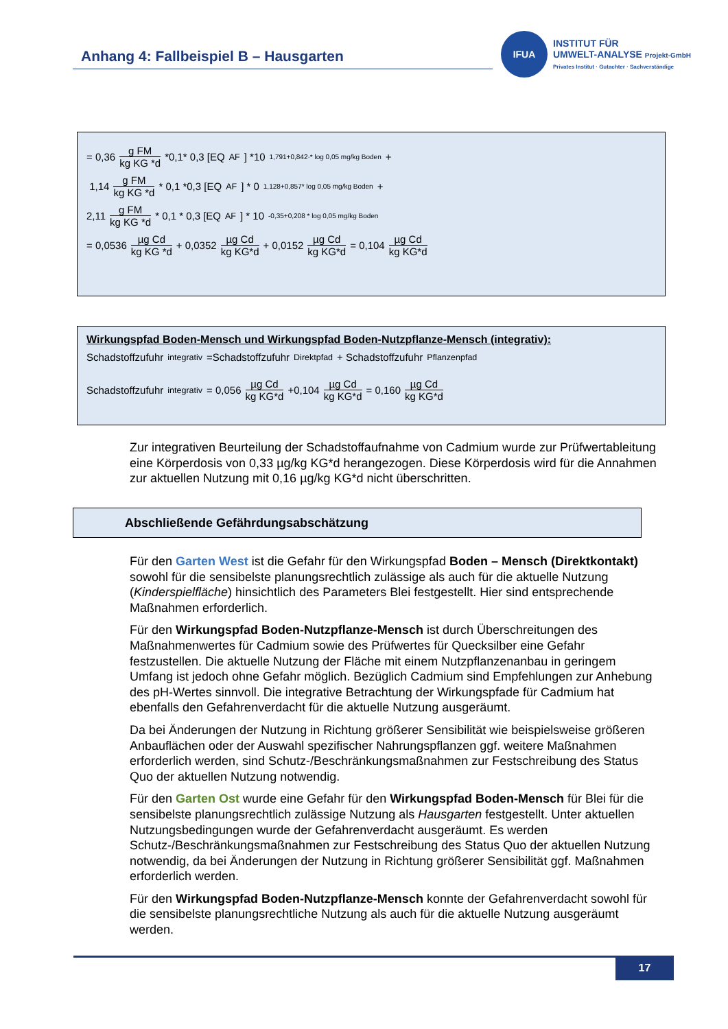Anhang 4: Fallbeispiel B – Hausgarten
IFUA
INSTITUT FÜR
UMWELT-ANALYSE Projekt-GmbH
Privates Institut · Gutachter · Sachverständige
= 0,36 g FM kg KG *d *0,1* 0,3 [EQ<sub>AF</sub>] *10<sup>1,791+0,842·* log 0,05 mg/kg Boden</sup> +
1,14 g FM kg KG *d * 0,1 *0,3 [EQ<sub>AF</sub>] * 0<sup>1,128+0,857* log 0,05 mg/kg Boden</sup> +
2,11 g FM kg KG *d * 0,1 * 0,3 [EQ<sub>AF</sub>] * 10<sup>-0,35+0,208 * log 0,05 mg/kg Boden</sup>
= 0,0536 µg Cd kg KG *d + 0,0352 µg Cd kg KG*d + 0,0152 µg Cd kg KG*d = 0,104 µg Cd kg KG*d
Wirkungspfad Boden-Mensch und Wirkungspfad Boden-Nutzpflanze-Mensch (integrativ):
Schadstoffzufuhr<sub>integrativ</sub> =Schadstoffzufuhr<sub>Direktpfad</sub> + Schadstoffzufuhr<sub>Pflanzenpfad</sub>
Schadstoffzufuhr<sub>integrativ</sub> = 0,056 µg Cd kg KG*d +0,104 µg Cd kg KG*d = 0,160 µg Cd kg KG*d
Zur integrativen Beurteilung der Schadstoffaufnahme von Cadmium wurde zur Prüfwertableitung eine Körperdosis von 0,33 µg/kg KG*d herangezogen. Diese Körperdosis wird für die Annahmen zur aktuellen Nutzung mit 0,16 µg/kg KG*d nicht überschritten.
Abschließende Gefährdungsabschätzung
Für den Garten West ist die Gefahr für den Wirkungspfad Boden – Mensch (Direktkontakt) sowohl für die sensibelste planungsrechtlich zulässige als auch für die aktuelle Nutzung (Kinderspielfläche) hinsichtlich des Parameters Blei festgestellt. Hier sind entsprechende Maßnahmen erforderlich.
Für den Wirkungspfad Boden-Nutzpflanze-Mensch ist durch Überschreitungen des Maßnahmenwertes für Cadmium sowie des Prüfwertes für Quecksilber eine Gefahr festzustellen. Die aktuelle Nutzung der Fläche mit einem Nutzpflanzenanbau in geringem Umfang ist jedoch ohne Gefahr möglich. Bezüglich Cadmium sind Empfehlungen zur Anhebung des pH-Wertes sinnvoll. Die integrative Betrachtung der Wirkungspfade für Cadmium hat ebenfalls den Gefahrenverdacht für die aktuelle Nutzung ausgeräumt.
Da bei Änderungen der Nutzung in Richtung größerer Sensibilität wie beispielsweise größeren Anbauflächen oder der Auswahl spezifischer Nahrungspflanzen ggf. weitere Maßnahmen erforderlich werden, sind Schutz-/Beschränkungsmaßnahmen zur Festschreibung des Status Quo der aktuellen Nutzung notwendig.
Für den Garten Ost wurde eine Gefahr für den Wirkungspfad Boden-Mensch für Blei für die sensibelste planungsrechtlich zulässige Nutzung als Hausgarten festgestellt. Unter aktuellen Nutzungsbedingungen wurde der Gefahrenverdacht ausgeräumt. Es werden Schutz-/Beschränkungsmaßnahmen zur Festschreibung des Status Quo der aktuellen Nutzung notwendig, da bei Änderungen der Nutzung in Richtung größerer Sensibilität ggf. Maßnahmen erforderlich werden.
Für den Wirkungspfad Boden-Nutzpflanze-Mensch konnte der Gefahrenverdacht sowohl für die sensibelste planungsrechtliche Nutzung als auch für die aktuelle Nutzung ausgeräumt werden.
17